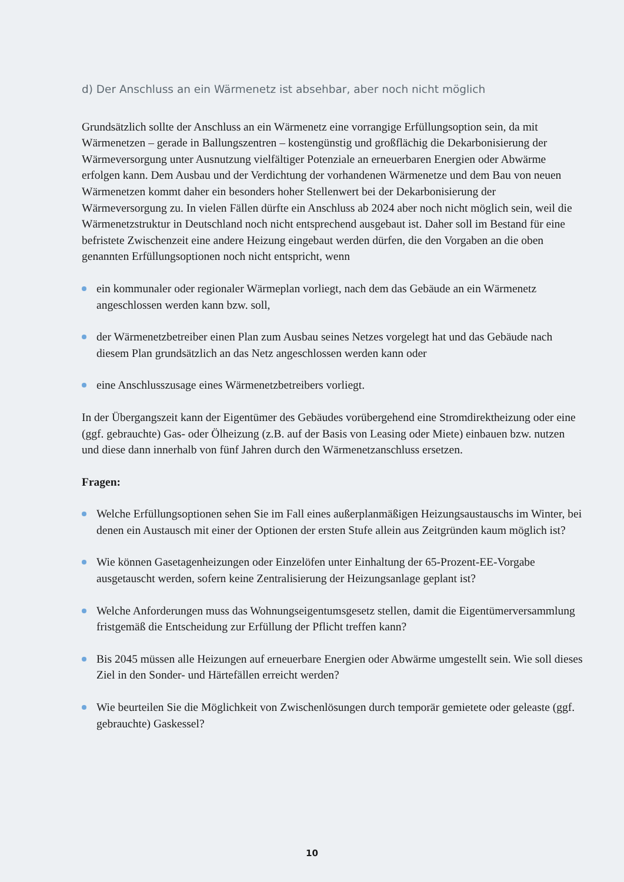d) Der Anschluss an ein Wärmenetz ist absehbar, aber noch nicht möglich
Grundsätzlich sollte der Anschluss an ein Wärmenetz eine vorrangige Erfüllungsoption sein, da mit Wärmenetzen – gerade in Ballungszentren – kostengünstig und großflächig die Dekarbonisierung der Wärmeversorgung unter Ausnutzung vielfältiger Potenziale an erneuerbaren Energien oder Abwärme erfolgen kann. Dem Ausbau und der Verdichtung der vorhandenen Wärmenetze und dem Bau von neuen Wärmenetzen kommt daher ein besonders hoher Stellenwert bei der Dekarbonisierung der Wärmeversorgung zu. In vielen Fällen dürfte ein Anschluss ab 2024 aber noch nicht möglich sein, weil die Wärmenetzstruktur in Deutschland noch nicht entsprechend ausgebaut ist. Daher soll im Bestand für eine befristete Zwischenzeit eine andere Heizung eingebaut werden dürfen, die den Vorgaben an die oben genannten Erfüllungsoptionen noch nicht entspricht, wenn
ein kommunaler oder regionaler Wärmeplan vorliegt, nach dem das Gebäude an ein Wärmenetz angeschlossen werden kann bzw. soll,
der Wärmenetzbetreiber einen Plan zum Ausbau seines Netzes vorgelegt hat und das Gebäude nach diesem Plan grundsätzlich an das Netz angeschlossen werden kann oder
eine Anschlusszusage eines Wärmenetzbetreibers vorliegt.
In der Übergangszeit kann der Eigentümer des Gebäudes vorübergehend eine Stromdirektheizung oder eine (ggf. gebrauchte) Gas- oder Ölheizung (z.B. auf der Basis von Leasing oder Miete) einbauen bzw. nutzen und diese dann innerhalb von fünf Jahren durch den Wärmenetzanschluss ersetzen.
Fragen:
Welche Erfüllungsoptionen sehen Sie im Fall eines außerplanmäßigen Heizungsaustauschs im Winter, bei denen ein Austausch mit einer der Optionen der ersten Stufe allein aus Zeitgründen kaum möglich ist?
Wie können Gasetagenheizungen oder Einzelöfen unter Einhaltung der 65-Prozent-EE-Vorgabe ausgetauscht werden, sofern keine Zentralisierung der Heizungsanlage geplant ist?
Welche Anforderungen muss das Wohnungseigentumsgesetz stellen, damit die Eigentümerversammlung fristgemäß die Entscheidung zur Erfüllung der Pflicht treffen kann?
Bis 2045 müssen alle Heizungen auf erneuerbare Energien oder Abwärme umgestellt sein. Wie soll dieses Ziel in den Sonder- und Härtefällen erreicht werden?
Wie beurteilen Sie die Möglichkeit von Zwischenlösungen durch temporär gemietete oder geleaste (ggf. gebrauchte) Gaskessel?
10